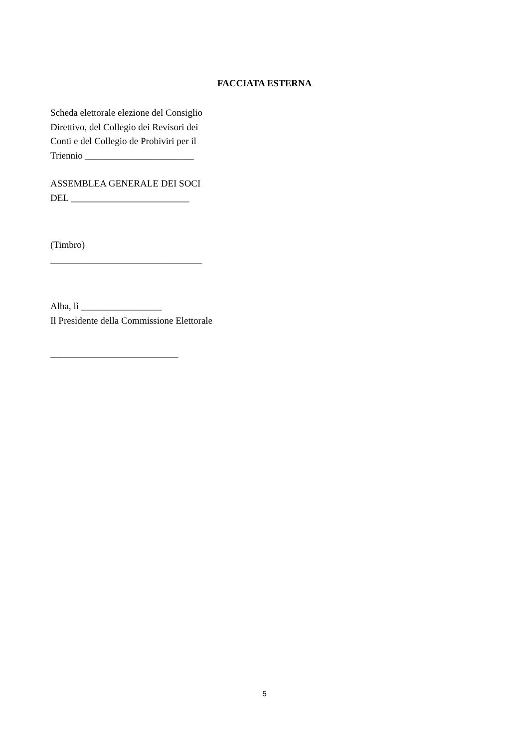FACCIATA ESTERNA
Scheda elettorale elezione del Consiglio
Direttivo, del Collegio dei Revisori dei
Conti e del Collegio de Probiviri per il
Triennio _______________________
ASSEMBLEA GENERALE DEI SOCI
DEL _________________________
(Timbro)
________________________________
Alba, lì _________________
Il Presidente della Commissione Elettorale
___________________________
5